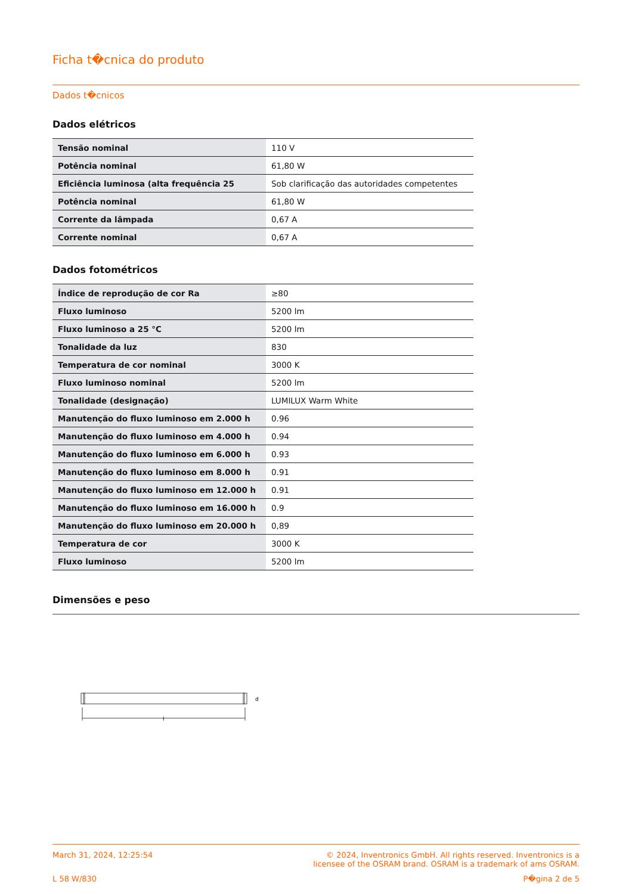Ficha t�cnica do produto
Dados t�cnicos
Dados elétricos
| Tensão nominal | 110 V |
| Potência nominal | 61,80 W |
| Eficiência luminosa (alta frequência 25 | Sob clarificação das autoridades competentes |
| Potência nominal | 61,80 W |
| Corrente da lâmpada | 0,67 A |
| Corrente nominal | 0,67 A |
Dados fotométricos
| Índice de reprodução de cor Ra | ≥80 |
| Fluxo luminoso | 5200 lm |
| Fluxo luminoso a 25 °C | 5200 lm |
| Tonalidade da luz | 830 |
| Temperatura de cor nominal | 3000 K |
| Fluxo luminoso nominal | 5200 lm |
| Tonalidade (designação) | LUMILUX Warm White |
| Manutenção do fluxo luminoso em 2.000 h | 0.96 |
| Manutenção do fluxo luminoso em 4.000 h | 0.94 |
| Manutenção do fluxo luminoso em 6.000 h | 0.93 |
| Manutenção do fluxo luminoso em 8.000 h | 0.91 |
| Manutenção do fluxo luminoso em 12.000 h | 0.91 |
| Manutenção do fluxo luminoso em 16.000 h | 0.9 |
| Manutenção do fluxo luminoso em 20.000 h | 0,89 |
| Temperatura de cor | 3000 K |
| Fluxo luminoso | 5200 lm |
Dimensões e peso
d
l
March 31, 2024, 12:25:54 © 2024, Inventronics GmbH. All rights reserved. Inventronics is a
licensee of the OSRAM brand. OSRAM is a trademark of ams OSRAM.
L 58 W/830 P�gina 2 de 5